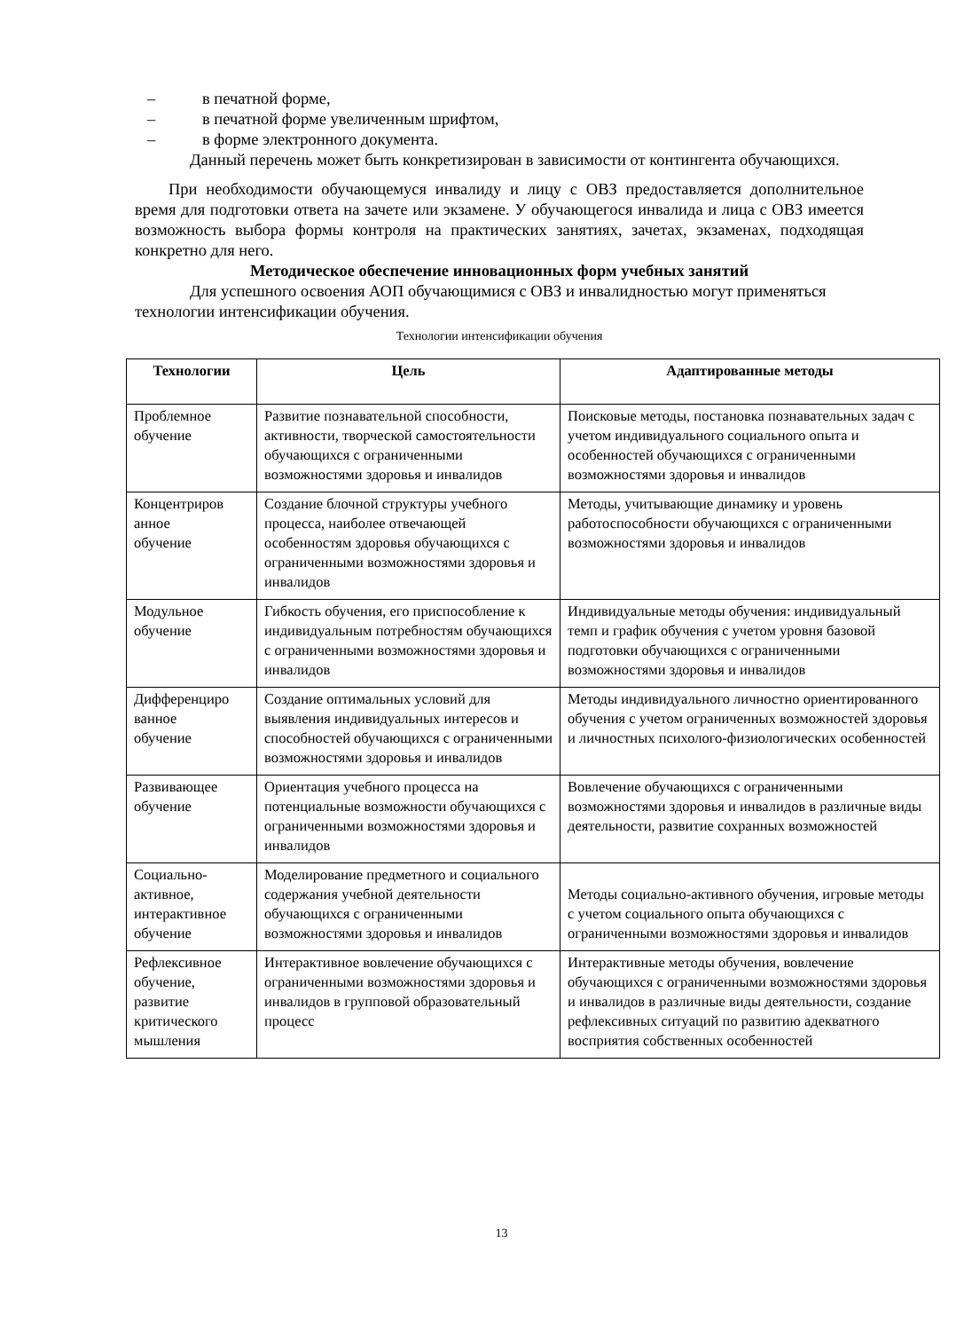– в печатной форме,
– в печатной форме увеличенным шрифтом,
– в форме электронного документа.
Данный перечень может быть конкретизирован в зависимости от контингента обучающихся.
При необходимости обучающемуся инвалиду и лицу с ОВЗ предоставляется дополнительное время для подготовки ответа на зачете или экзамене. У обучающегося инвалида и лица с ОВЗ имеется возможность выбора формы контроля на практических занятиях, зачетах, экзаменах, подходящая конкретно для него.
Методическое обеспечение инновационных форм учебных занятий
Для успешного освоения АОП обучающимися с ОВЗ и инвалидностью могут применяться технологии интенсификации обучения.
Технологии интенсификации обучения
| Технологии | Цель | Адаптированные методы |
| --- | --- | --- |
| Проблемное обучение | Развитие познавательной способности, активности, творческой самостоятельности обучающихся с ограниченными возможностями здоровья и инвалидов | Поисковые методы, постановка познавательных задач с учетом индивидуального социального опыта и особенностей обучающихся с ограниченными возможностями здоровья и инвалидов |
| Концентриров анное обучение | Создание блочной структуры учебного процесса, наиболее отвечающей особенностям здоровья обучающихся с ограниченными возможностями здоровья и инвалидов | Методы, учитывающие динамику и уровень работоспособности обучающихся с ограниченными возможностями здоровья и инвалидов |
| Модульное обучение | Гибкость обучения, его приспособление к индивидуальным потребностям обучающихся с ограниченными возможностями здоровья и инвалидов | Индивидуальные методы обучения: индивидуальный темп и график обучения с учетом уровня базовой подготовки обучающихся с ограниченными возможностями здоровья и инвалидов |
| Дифференциро ванное обучение | Создание оптимальных условий для выявления индивидуальных интересов и способностей обучающихся с ограниченными возможностями здоровья и инвалидов | Методы индивидуального личностно ориентированного обучения с учетом ограниченных возможностей здоровья и личностных психолого-физиологических особенностей |
| Развивающее обучение | Ориентация учебного процесса на потенциальные возможности обучающихся с ограниченными возможностями здоровья и инвалидов | Вовлечение обучающихся с ограниченными возможностями здоровья и инвалидов в различные виды деятельности, развитие сохранных возможностей |
| Социально-активное, интерактивное обучение | Моделирование предметного и социального содержания учебной деятельности обучающихся с ограниченными возможностями здоровья и инвалидов | Методы социально-активного обучения, игровые методы с учетом социального опыта обучающихся с ограниченными возможностями здоровья и инвалидов |
| Рефлексивное обучение, развитие критического мышления | Интерактивное вовлечение обучающихся с ограниченными возможностями здоровья и инвалидов в групповой образовательный процесс | Интерактивные методы обучения, вовлечение обучающихся с ограниченными возможностями здоровья и инвалидов в различные виды деятельности, создание рефлексивных ситуаций по развитию адекватного восприятия собственных особенностей |
13